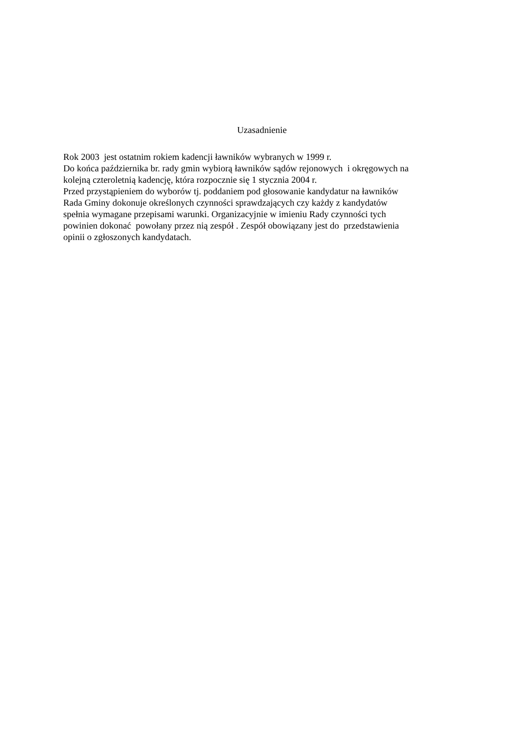Uzasadnienie
Rok 2003 jest ostatnim rokiem kadencji ławników wybranych w 1999 r. Do końca października br. rady gmin wybiorą ławników sądów rejonowych i okręgowych na kolejną czteroletnią kadencję, która rozpocznie się 1 stycznia 2004 r. Przed przystąpieniem do wyborów tj. poddaniem pod głosowanie kandydatur na ławników Rada Gminy dokonuje określonych czynności sprawdzających czy każdy z kandydatów spełnia wymagane przepisami warunki. Organizacyjnie w imieniu Rady czynności tych powinien dokonać powołany przez nią zespół . Zespół obowiązany jest do przedstawienia opinii o zgłoszonych kandydatach.